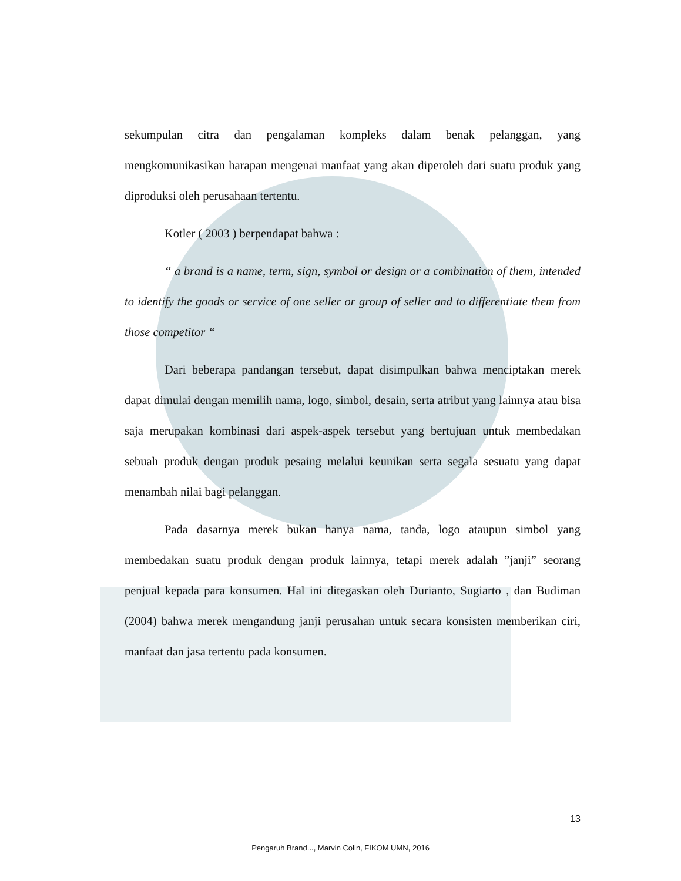sekumpulan citra dan pengalaman kompleks dalam benak pelanggan, yang mengkomunikasikan harapan mengenai manfaat yang akan diperoleh dari suatu produk yang diproduksi oleh perusahaan tertentu.
Kotler ( 2003 ) berpendapat bahwa :
“ a brand is a name, term, sign, symbol or design or a combination of them, intended to identify the goods or service of one seller or group of seller and to differentiate them from those competitor “
Dari beberapa pandangan tersebut, dapat disimpulkan bahwa menciptakan merek dapat dimulai dengan memilih nama, logo, simbol, desain, serta atribut yang lainnya atau bisa saja merupakan kombinasi dari aspek-aspek tersebut yang bertujuan untuk membedakan sebuah produk dengan produk pesaing melalui keunikan serta segala sesuatu yang dapat menambah nilai bagi pelanggan.
Pada dasarnya merek bukan hanya nama, tanda, logo ataupun simbol yang membedakan suatu produk dengan produk lainnya, tetapi merek adalah ”janji” seorang penjual kepada para konsumen. Hal ini ditegaskan oleh Durianto, Sugiarto , dan Budiman (2004) bahwa merek mengandung janji perusahan untuk secara konsisten memberikan ciri, manfaat dan jasa tertentu pada konsumen.
13
Pengaruh Brand..., Marvin Colin, FIKOM UMN, 2016